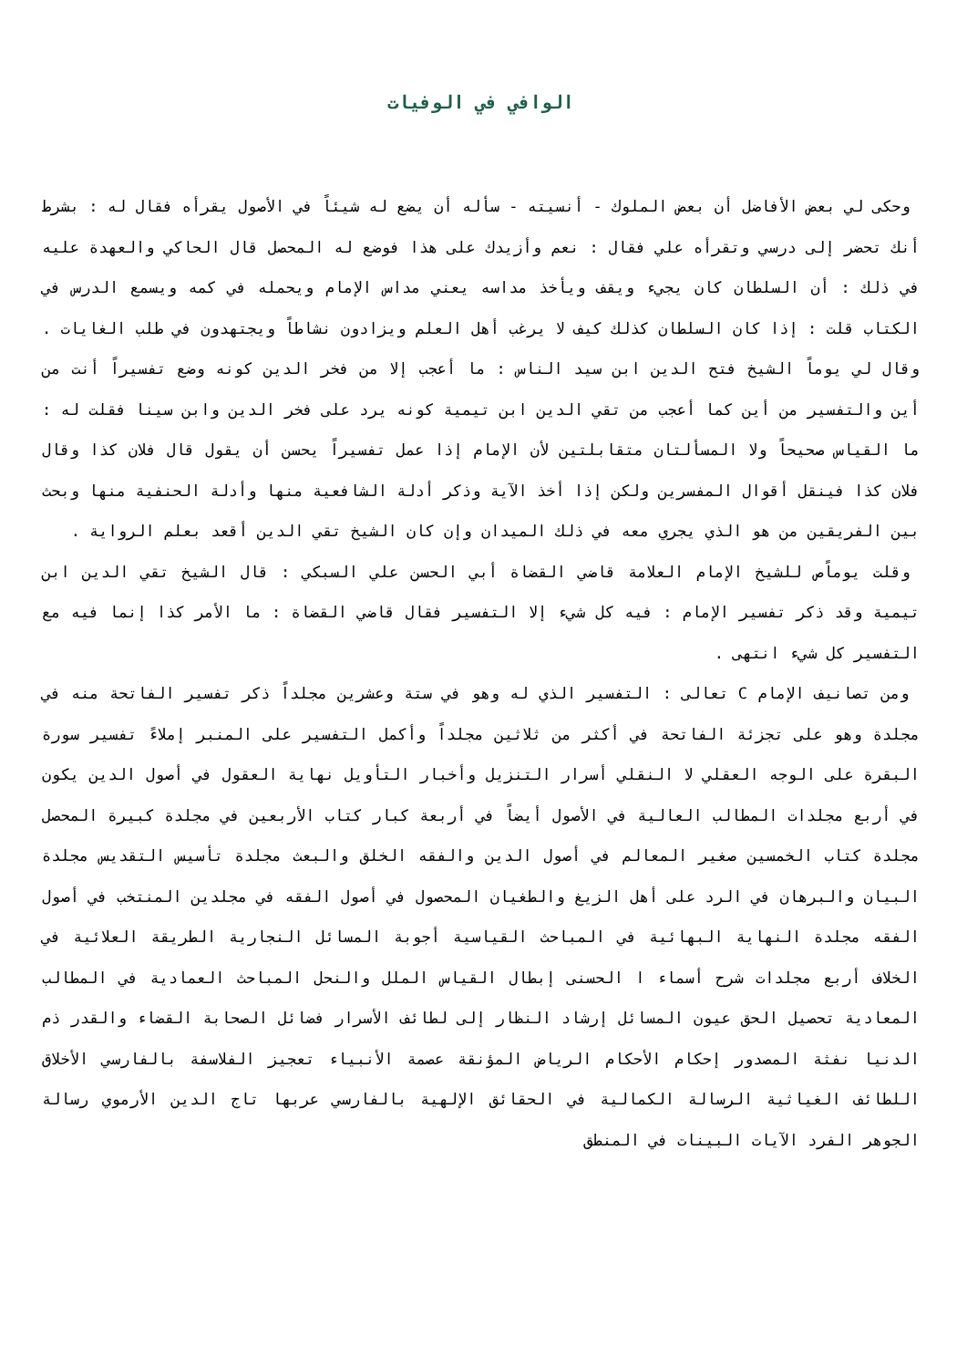الوافي في الوفيات
وحكى لي بعض الأفاضل أن بعض الملوك - أنسيته - سأله أن يضع له شيئاً في الأصول يقرأه فقال له : بشرط أنك تحضر إلى درسي وتقرأه علي فقال : نعم وأزيدك على هذا فوضع له المحصل قال الحاكي والعهدة عليه في ذلك : أن السلطان كان يجيء ويقف ويأخذ مداسه يعني مداس الإمام ويحمله في كمه ويسمع الدرس في الكتاب قلت : إذا كان السلطان كذلك كيف لا يرغب أهل العلم ويزادون نشاطاً ويجتهدون في طلب الغايات . وقال لي يوماً الشيخ فتح الدين ابن سيد الناس : ما أعجب إلا من فخر الدين كونه وضع تفسيراً أنت من أين والتفسير من أين كما أعجب من تقي الدين ابن تيمية كونه يرد على فخر الدين وابن سينا فقلت له : ما القياس صحيحاً ولا المسألتان متقابلتين لأن الإمام إذا عمل تفسيراً يحسن أن يقول قال فلان كذا وقال فلان كذا فينقل أقوال المفسرين ولكن إذا أخذ الآية وذكر أدلة الشافعية منها وأدلة الحنفية منها وبحث بين الفريقين من هو الذي يجري معه في ذلك الميدان وإن كان الشيخ تقي الدين أقعد بعلم الرواية .
وقلت يوماًص للشيخ الإمام العلامة قاضي القضاة أبي الحسن علي السبكي : قال الشيخ تقي الدين ابن تيمية وقد ذكر تفسير الإمام : فيه كل شيء إلا التفسير فقال قاضي القضاة : ما الأمر كذا إنما فيه مع التفسير كل شيء انتهى .
ومن تصانيف الإمام C تعالى : التفسير الذي له وهو في ستة وعشرين مجلداً ذكر تفسير الفاتحة منه في مجلدة وهو على تجزئة الفاتحة في أكثر من ثلاثين مجلداً وأكمل التفسير على المنبر إملاءً تفسير سورة البقرة على الوجه العقلي لا النقلي أسرار التنزيل وأخبار التأويل نهاية العقول في أصول الدين يكون في أربع مجلدات المطالب العالية في الأصول أيضاً في أربعة كبار كتاب الأربعين في مجلدة كبيرة المحصل مجلدة كتاب الخمسين صغير المعالم في أصول الدين والفقه الخلق والبعث مجلدة تأسيس التقديس مجلدة البيان والبرهان في الرد على أهل الزيغ والطغيان المحصول في أصول الفقه في مجلدين المنتخب في أصول الفقه مجلدة النهاية البهائية في المباحث القياسية أجوبة المسائل النجارية الطريقة العلائية في الخلاف أربع مجلدات شرح أسماء ا الحسنى إبطال القياس الملل والنحل المباحث العمادية في المطالب المعادية تحصيل الحق عيون المسائل إرشاد النظار إلى لطائف الأسرار فضائل الصحابة القضاء والقدر ذم الدنيا نفثة المصدور إحكام الأحكام الرياض المؤنقة عصمة الأنبياء تعجيز الفلاسفة بالفارسي الأخلاق اللطائف الغياثية الرسالة الكمالية في الحقائق الإلهية بالفارسي عربها تاج الدين الأرموي رسالة الجوهر الفرد الآيات البينات في المنطق